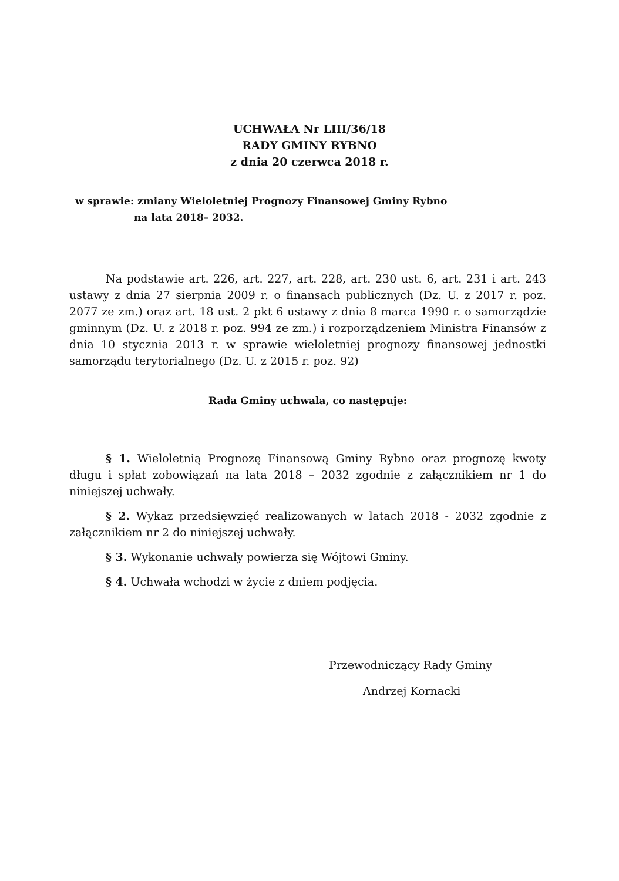UCHWAŁA Nr LIII/36/18
RADY GMINY RYBNO
z dnia 20 czerwca 2018 r.
w sprawie: zmiany Wieloletniej Prognozy Finansowej Gminy Rybno
na lata 2018– 2032.
Na podstawie art. 226, art. 227, art. 228, art. 230 ust. 6, art. 231 i art. 243 ustawy z dnia 27 sierpnia 2009 r. o finansach publicznych (Dz. U. z 2017 r. poz. 2077 ze zm.) oraz art. 18 ust. 2 pkt 6 ustawy z dnia 8 marca 1990 r. o samorządzie gminnym (Dz. U. z 2018 r. poz. 994 ze zm.) i rozporządzeniem Ministra Finansów z dnia 10 stycznia 2013 r. w sprawie wieloletniej prognozy finansowej jednostki samorządu terytorialnego (Dz. U. z 2015 r. poz. 92)
Rada Gminy uchwala, co następuje:
§ 1. Wieloletnią Prognozę Finansową Gminy Rybno oraz prognozę kwoty długu i spłat zobowiązań na lata 2018 – 2032 zgodnie z załącznikiem nr 1 do niniejszej uchwały.
§ 2. Wykaz przedsięwzięć realizowanych w latach 2018 - 2032 zgodnie z załącznikiem nr 2 do niniejszej uchwały.
§ 3. Wykonanie uchwały powierza się Wójtowi Gminy.
§ 4. Uchwała wchodzi w życie z dniem podjęcia.
Przewodniczący Rady Gminy
Andrzej Kornacki